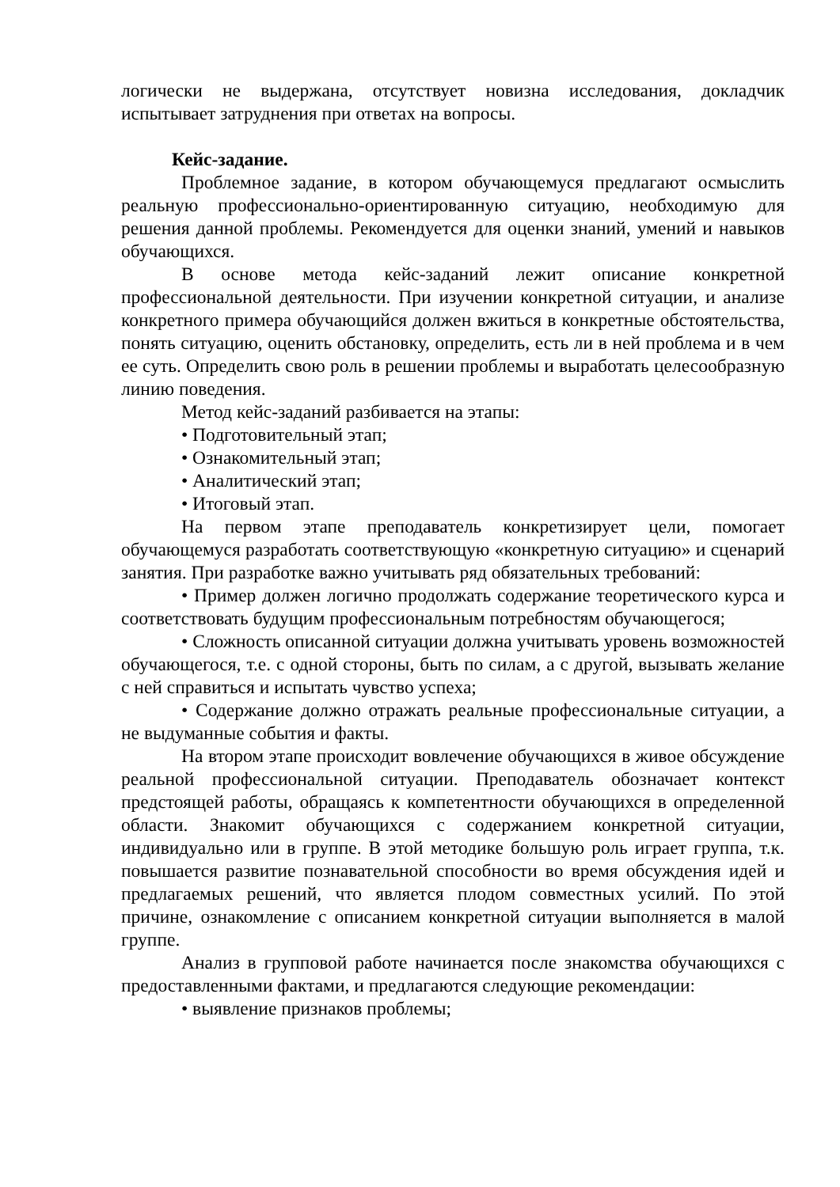логически не выдержана, отсутствует новизна исследования, докладчик испытывает затруднения при ответах на вопросы.
Кейс-задание.
Проблемное задание, в котором обучающемуся предлагают осмыслить реальную профессионально-ориентированную ситуацию, необходимую для решения данной проблемы. Рекомендуется для оценки знаний, умений и навыков обучающихся.
В основе метода кейс-заданий лежит описание конкретной профессиональной деятельности. При изучении конкретной ситуации, и анализе конкретного примера обучающийся должен вжиться в конкретные обстоятельства, понять ситуацию, оценить обстановку, определить, есть ли в ней проблема и в чем ее суть. Определить свою роль в решении проблемы и выработать целесообразную линию поведения.
Метод кейс-заданий разбивается на этапы:
• Подготовительный этап;
• Ознакомительный этап;
• Аналитический этап;
• Итоговый этап.
На первом этапе преподаватель конкретизирует цели, помогает обучающемуся разработать соответствующую «конкретную ситуацию» и сценарий занятия. При разработке важно учитывать ряд обязательных требований:
• Пример должен логично продолжать содержание теоретического курса и соответствовать будущим профессиональным потребностям обучающегося;
• Сложность описанной ситуации должна учитывать уровень возможностей обучающегося, т.е. с одной стороны, быть по силам, а с другой, вызывать желание с ней справиться и испытать чувство успеха;
• Содержание должно отражать реальные профессиональные ситуации, а не выдуманные события и факты.
На втором этапе происходит вовлечение обучающихся в живое обсуждение реальной профессиональной ситуации. Преподаватель обозначает контекст предстоящей работы, обращаясь к компетентности обучающихся в определенной области. Знакомит обучающихся с содержанием конкретной ситуации, индивидуально или в группе. В этой методике большую роль играет группа, т.к. повышается развитие познавательной способности во время обсуждения идей и предлагаемых решений, что является плодом совместных усилий. По этой причине, ознакомление с описанием конкретной ситуации выполняется в малой группе.
Анализ в групповой работе начинается после знакомства обучающихся с предоставленными фактами, и предлагаются следующие рекомендации:
• выявление признаков проблемы;